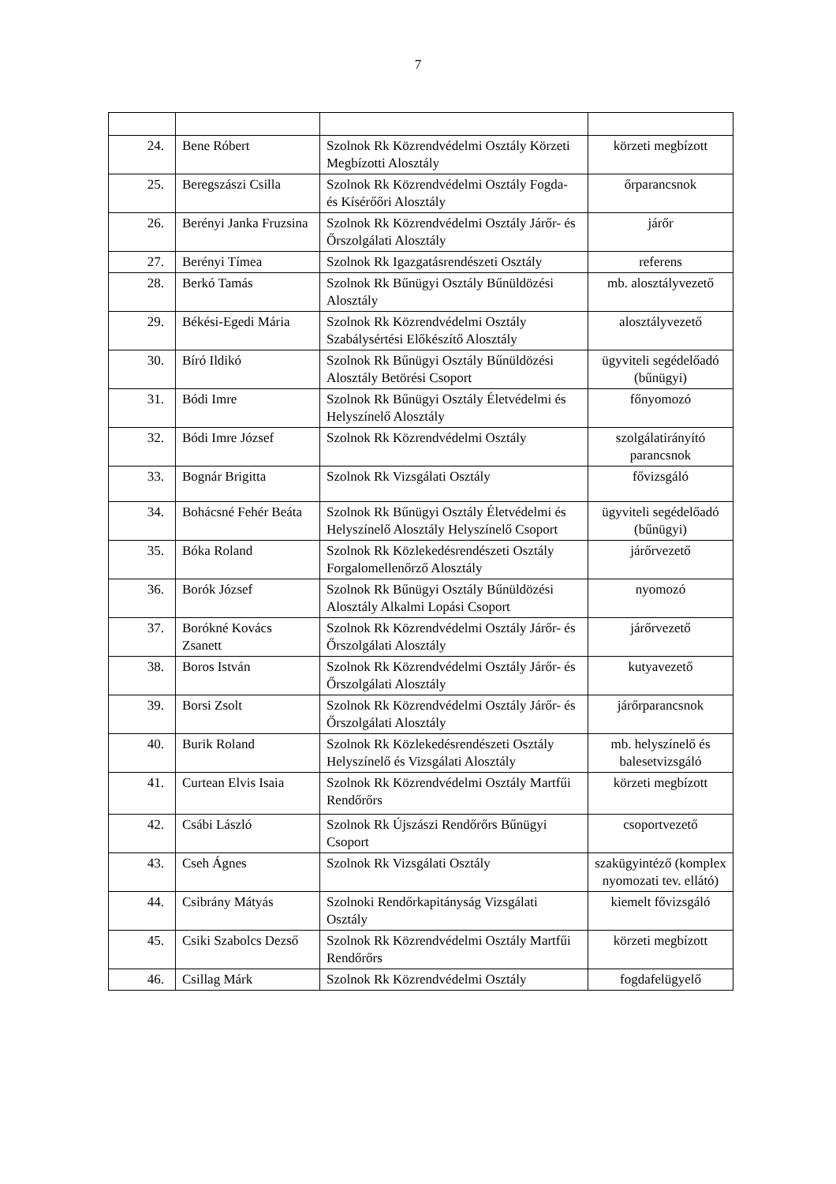7
| 24. | Bene Róbert | Szolnok Rk Közrendvédelmi Osztály Körzeti Megbízotti Alosztály | körzeti megbízott |
| 25. | Beregszászi Csilla | Szolnok Rk Közrendvédelmi Osztály Fogda- és Kísérőőri Alosztály | őrparancsnok |
| 26. | Berényi Janka Fruzsina | Szolnok Rk Közrendvédelmi Osztály Járőr- és Őrszolgálati Alosztály | járőr |
| 27. | Berényi Tímea | Szolnok Rk Igazgatásrendészeti Osztály | referens |
| 28. | Berkó Tamás | Szolnok Rk Bűnügyi Osztály Bűnüldözési Alosztály | mb. alosztályvezető |
| 29. | Békési-Egedi Mária | Szolnok Rk Közrendvédelmi Osztály Szabálysértési Előkészítő Alosztály | alosztályvezető |
| 30. | Bíró Ildikó | Szolnok Rk Bűnügyi Osztály Bűnüldözési Alosztály Betörési Csoport | ügyviteli segédelőadó (bűnügyi) |
| 31. | Bódi Imre | Szolnok Rk Bűnügyi Osztály Életvédelmi és Helyszínelő Alosztály | főnyomozó |
| 32. | Bódi Imre József | Szolnok Rk Közrendvédelmi Osztály | szolgálatirányító parancsnok |
| 33. | Bognár Brigitta | Szolnok Rk Vizsgálati Osztály | fővizsgáló |
| 34. | Bohácsné Fehér Beáta | Szolnok Rk Bűnügyi Osztály Életvédelmi és Helyszínelő Alosztály Helyszínelő Csoport | ügyviteli segédelőadó (bűnügyi) |
| 35. | Bóka Roland | Szolnok Rk Közlekedésrendészeti Osztály Forgalomellenőrző Alosztály | járőrvezető |
| 36. | Borók József | Szolnok Rk Bűnügyi Osztály Bűnüldözési Alosztály Alkalmi Lopási Csoport | nyomozó |
| 37. | Borókné Kovács Zsanett | Szolnok Rk Közrendvédelmi Osztály Járőr- és Őrszolgálati Alosztály | járőrvezető |
| 38. | Boros István | Szolnok Rk Közrendvédelmi Osztály Járőr- és Őrszolgálati Alosztály | kutyavezető |
| 39. | Borsi Zsolt | Szolnok Rk Közrendvédelmi Osztály Járőr- és Őrszolgálati Alosztály | járőrparancsnok |
| 40. | Burik Roland | Szolnok Rk Közlekedésrendészeti Osztály Helyszínelő és Vizsgálati Alosztály | mb. helyszínelő és balesetvizsgáló |
| 41. | Curtean Elvis Isaia | Szolnok Rk Közrendvédelmi Osztály Martfűi Rendőrőrs | körzeti megbízott |
| 42. | Csábi László | Szolnok Rk Újszászi Rendőrőrs Bűnügyi Csoport | csoportvezető |
| 43. | Cseh Ágnes | Szolnok Rk Vizsgálati Osztály | szakügyintéző (komplex nyomozati tev. ellátó) |
| 44. | Csibrány Mátyás | Szolnoki Rendőrkapitányság Vizsgálati Osztály | kiemelt fővizsgáló |
| 45. | Csiki Szabolcs Dezső | Szolnok Rk Közrendvédelmi Osztály Martfűi Rendőrőrs | körzeti megbízott |
| 46. | Csillag Márk | Szolnok Rk Közrendvédelmi Osztály | fogdafelügyelő |